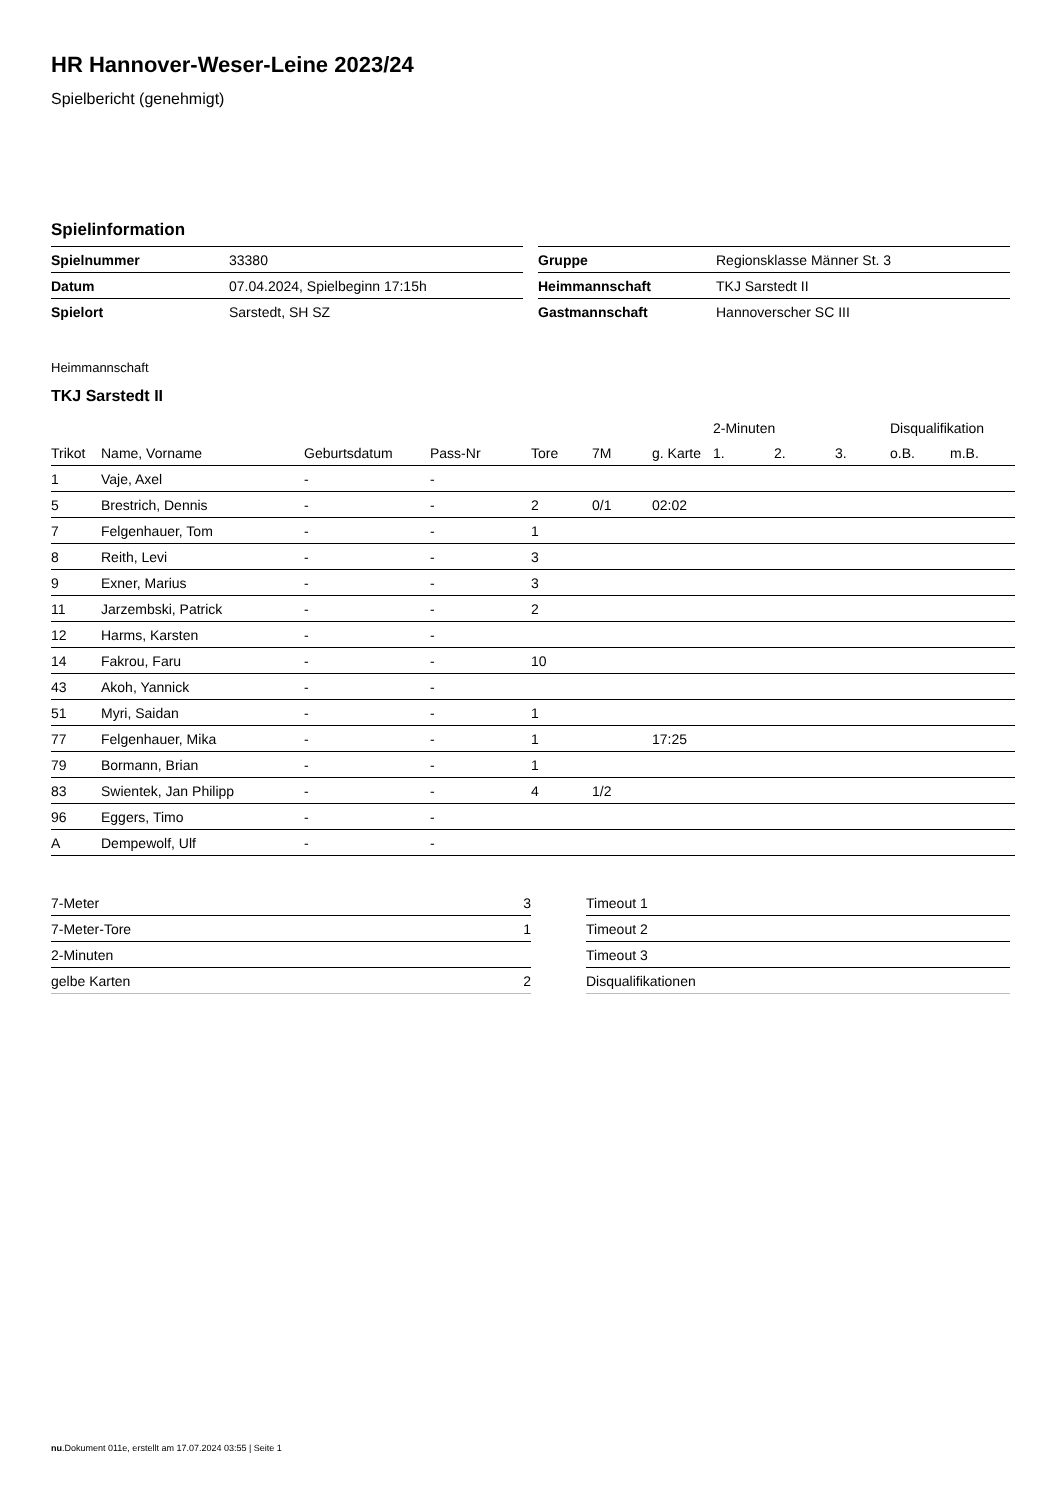HR Hannover-Weser-Leine 2023/24
Spielbericht (genehmigt)
Spielinformation
| Spielnummer | 33380 |
| Datum | 07.04.2024, Spielbeginn 17:15h |
| Spielort | Sarstedt, SH SZ |
| Gruppe | Regionsklasse Männer St. 3 |
| Heimmannschaft | TKJ Sarstedt II |
| Gastmannschaft | Hannoverscher SC III |
Heimmannschaft
TKJ Sarstedt II
| | | | | | | | 2-Minuten | | | Disqualifikation | |
| --- | --- | --- | --- | --- | --- | --- | --- | --- | --- | --- | --- |
| Trikot | Name, Vorname | Geburtsdatum | Pass-Nr | Tore | 7M | g. Karte | 1. | 2. | 3. | o.B. | m.B. |
| 1 | Vaje, Axel | - | - | | | | | | | | |
| 5 | Brestrich, Dennis | - | - | 2 | 0/1 | 02:02 | | | | | |
| 7 | Felgenhauer, Tom | - | - | 1 | | | | | | | |
| 8 | Reith, Levi | - | - | 3 | | | | | | | |
| 9 | Exner, Marius | - | - | 3 | | | | | | | |
| 11 | Jarzembski, Patrick | - | - | 2 | | | | | | | |
| 12 | Harms, Karsten | - | - | | | | | | | | |
| 14 | Fakrou, Faru | - | - | 10 | | | | | | | |
| 43 | Akoh, Yannick | - | - | | | | | | | | |
| 51 | Myri, Saidan | - | - | 1 | | | | | | | |
| 77 | Felgenhauer, Mika | - | - | 1 | | 17:25 | | | | | |
| 79 | Bormann, Brian | - | - | 1 | | | | | | | |
| 83 | Swientek, Jan Philipp | - | - | 4 | 1/2 | | | | | | |
| 96 | Eggers, Timo | - | - | | | | | | | | |
| A | Dempewolf, Ulf | - | - | | | | | | | | |
| 7-Meter | 3 |
| 7-Meter-Tore | 1 |
| 2-Minuten | |
| gelbe Karten | 2 |
| Timeout 1 |
| Timeout 2 |
| Timeout 3 |
| Disqualifikationen |
nu.Dokument 011e, erstellt am 17.07.2024 03:55 | Seite 1